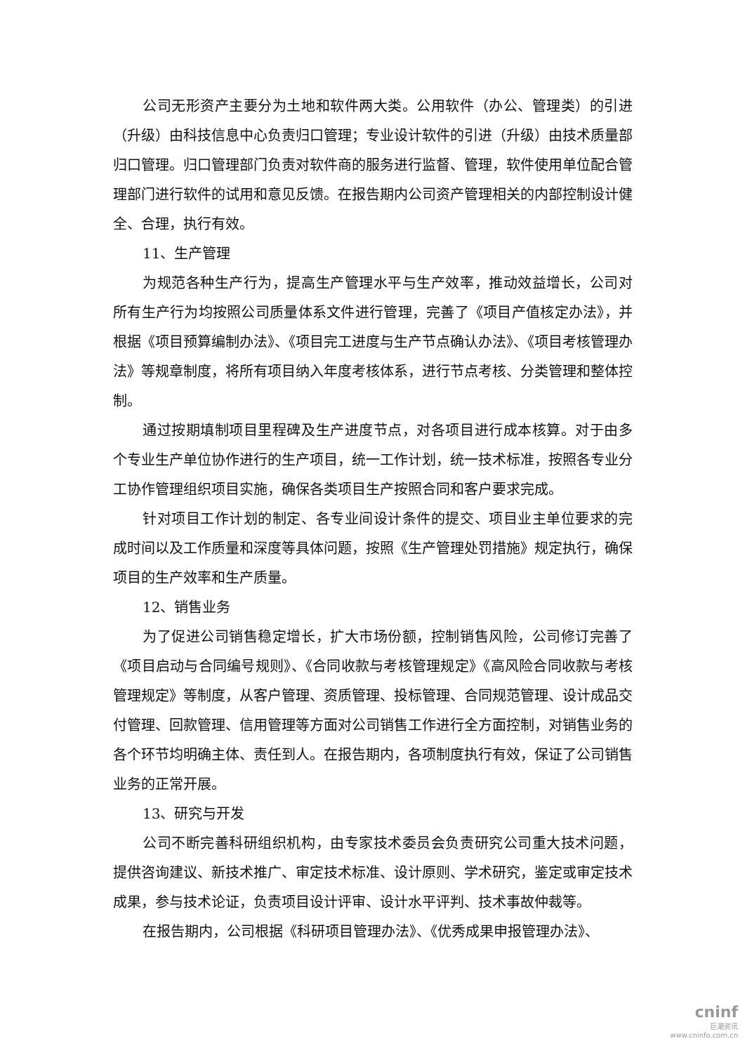公司无形资产主要分为土地和软件两大类。公用软件（办公、管理类）的引进（升级）由科技信息中心负责归口管理；专业设计软件的引进（升级）由技术质量部归口管理。归口管理部门负责对软件商的服务进行监督、管理，软件使用单位配合管理部门进行软件的试用和意见反馈。在报告期内公司资产管理相关的内部控制设计健全、合理，执行有效。
11、生产管理
为规范各种生产行为，提高生产管理水平与生产效率，推动效益增长，公司对所有生产行为均按照公司质量体系文件进行管理，完善了《项目产值核定办法》，并根据《项目预算编制办法》、《项目完工进度与生产节点确认办法》、《项目考核管理办法》等规章制度，将所有项目纳入年度考核体系，进行节点考核、分类管理和整体控制。
通过按期填制项目里程碑及生产进度节点，对各项目进行成本核算。对于由多个专业生产单位协作进行的生产项目，统一工作计划，统一技术标准，按照各专业分工协作管理组织项目实施，确保各类项目生产按照合同和客户要求完成。
针对项目工作计划的制定、各专业间设计条件的提交、项目业主单位要求的完成时间以及工作质量和深度等具体问题，按照《生产管理处罚措施》规定执行，确保项目的生产效率和生产质量。
12、销售业务
为了促进公司销售稳定增长，扩大市场份额，控制销售风险，公司修订完善了《项目启动与合同编号规则》、《合同收款与考核管理规定》《高风险合同收款与考核管理规定》等制度，从客户管理、资质管理、投标管理、合同规范管理、设计成品交付管理、回款管理、信用管理等方面对公司销售工作进行全方面控制，对销售业务的各个环节均明确主体、责任到人。在报告期内，各项制度执行有效，保证了公司销售业务的正常开展。
13、研究与开发
公司不断完善科研组织机构，由专家技术委员会负责研究公司重大技术问题，提供咨询建议、新技术推广、审定技术标准、设计原则、学术研究，鉴定或审定技术成果，参与技术论证，负责项目设计评审、设计水平评判、技术事故仲裁等。
在报告期内，公司根据《科研项目管理办法》、《优秀成果申报管理办法》、
cninf
巨潮资讯
www.cninfo.com.cn